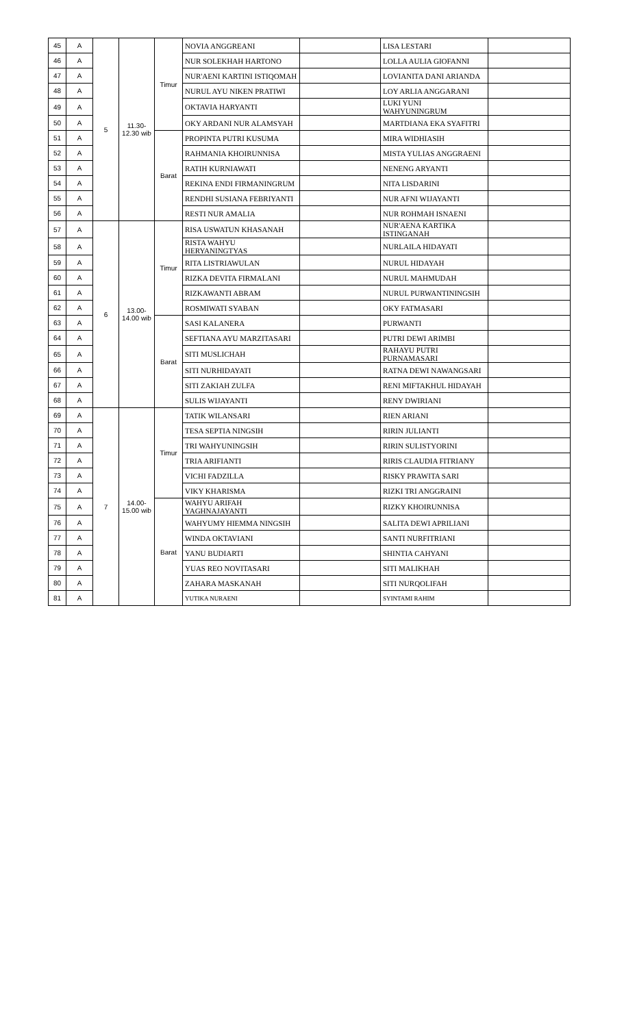| 45 | A | 5 | 11.30- 12.30 wib | Timur | NOVIA ANGGREANI | | LISA LESTARI | |
| 46 | A | | | | NUR SOLEKHAH HARTONO | | LOLLA AULIA GIOFANNI | |
| 47 | A | | | | NUR'AENI KARTINI ISTIQOMAH | | LOVIANITA DANI ARIANDA | |
| 48 | A | | | | NURUL AYU NIKEN PRATIWI | | LOY ARLIA ANGGARANI | |
| 49 | A | | | | OKTAVIA HARYANTI | | LUKI YUNI WAHYUNINGRUM | |
| 50 | A | | | | OKY ARDANI NUR ALAMSYAH | | MARTDIANA EKA SYAFITRI | |
| 51 | A | | | Barat | PROPINTA PUTRI KUSUMA | | MIRA WIDHIASIH | |
| 52 | A | | | | RAHMANIA KHOIRUNNISA | | MISTA YULIAS ANGGRAENI | |
| 53 | A | | | | RATIH KURNIAWATI | | NENENG ARYANTI | |
| 54 | A | | | | REKINA ENDI FIRMANINGRUM | | NITA LISDARINI | |
| 55 | A | | | | RENDHI SUSIANA FEBRIYANTI | | NUR AFNI WIJAYANTI | |
| 56 | A | | | | RESTI NUR AMALIA | | NUR ROHMAH ISNAENI | |
| 57 | A | 6 | 13.00- 14.00 wib | Timur | RISA USWATUN KHASANAH | | NUR'AENA KARTIKA ISTINGANAH | |
| 58 | A | | | | RISTA WAHYU HERYANINGTYAS | | NURLAILA HIDAYATI | |
| 59 | A | | | | RITA LISTRIAWULAN | | NURUL HIDAYAH | |
| 60 | A | | | | RIZKA DEVITA FIRMALANI | | NURUL MAHMUDAH | |
| 61 | A | | | | RIZKAWANTI ABRAM | | NURUL PURWANTININGSIH | |
| 62 | A | | | | ROSMIWATI SYABAN | | OKY FATMASARI | |
| 63 | A | | | Barat | SASI KALANERA | | PURWANTI | |
| 64 | A | | | | SEFTIANA AYU MARZITASARI | | PUTRI DEWI ARIMBI | |
| 65 | A | | | | SITI MUSLICHAH | | RAHAYU PUTRI PURNAMASARI | |
| 66 | A | | | | SITI NURHIDAYATI | | RATNA DEWI NAWANGSARI | |
| 67 | A | | | | SITI ZAKIAH ZULFA | | RENI MIFTAKHUL HIDAYAH | |
| 68 | A | | | | SULIS WIJAYANTI | | RENY DWIRIANI | |
| 69 | A | 7 | 14.00- 15.00 wib | Timur | TATIK WILANSARI | | RIEN ARIANI | |
| 70 | A | | | | TESA SEPTIA NINGSIH | | RIRIN JULIANTI | |
| 71 | A | | | | TRI WAHYUNINGSIH | | RIRIN SULISTYORINI | |
| 72 | A | | | | TRIA ARIFIANTI | | RIRIS CLAUDIA FITRIANY | |
| 73 | A | | | | VICHI FADZILLA | | RISKY PRAWITA SARI | |
| 74 | A | | | | VIKY KHARISMA | | RIZKI TRI ANGGRAINI | |
| 75 | A | | | Barat | WAHYU ARIFAH YAGHNAJAYANTI | | RIZKY KHOIRUNNISA | |
| 76 | A | | | | WAHYUMY HIEMMA NINGSIH | | SALITA DEWI APRILIANI | |
| 77 | A | | | | WINDA OKTAVIANI | | SANTI NURFITRIANI | |
| 78 | A | | | | YANU BUDIARTI | | SHINTIA CAHYANI | |
| 79 | A | | | | YUAS REO NOVITASARI | | SITI MALIKHAH | |
| 80 | A | | | | ZAHARA MASKANAH | | SITI NURQOLIFAH | |
| 81 | A | | | | YUTIKA NURAENI | | SYINTAMI RAHIM | |